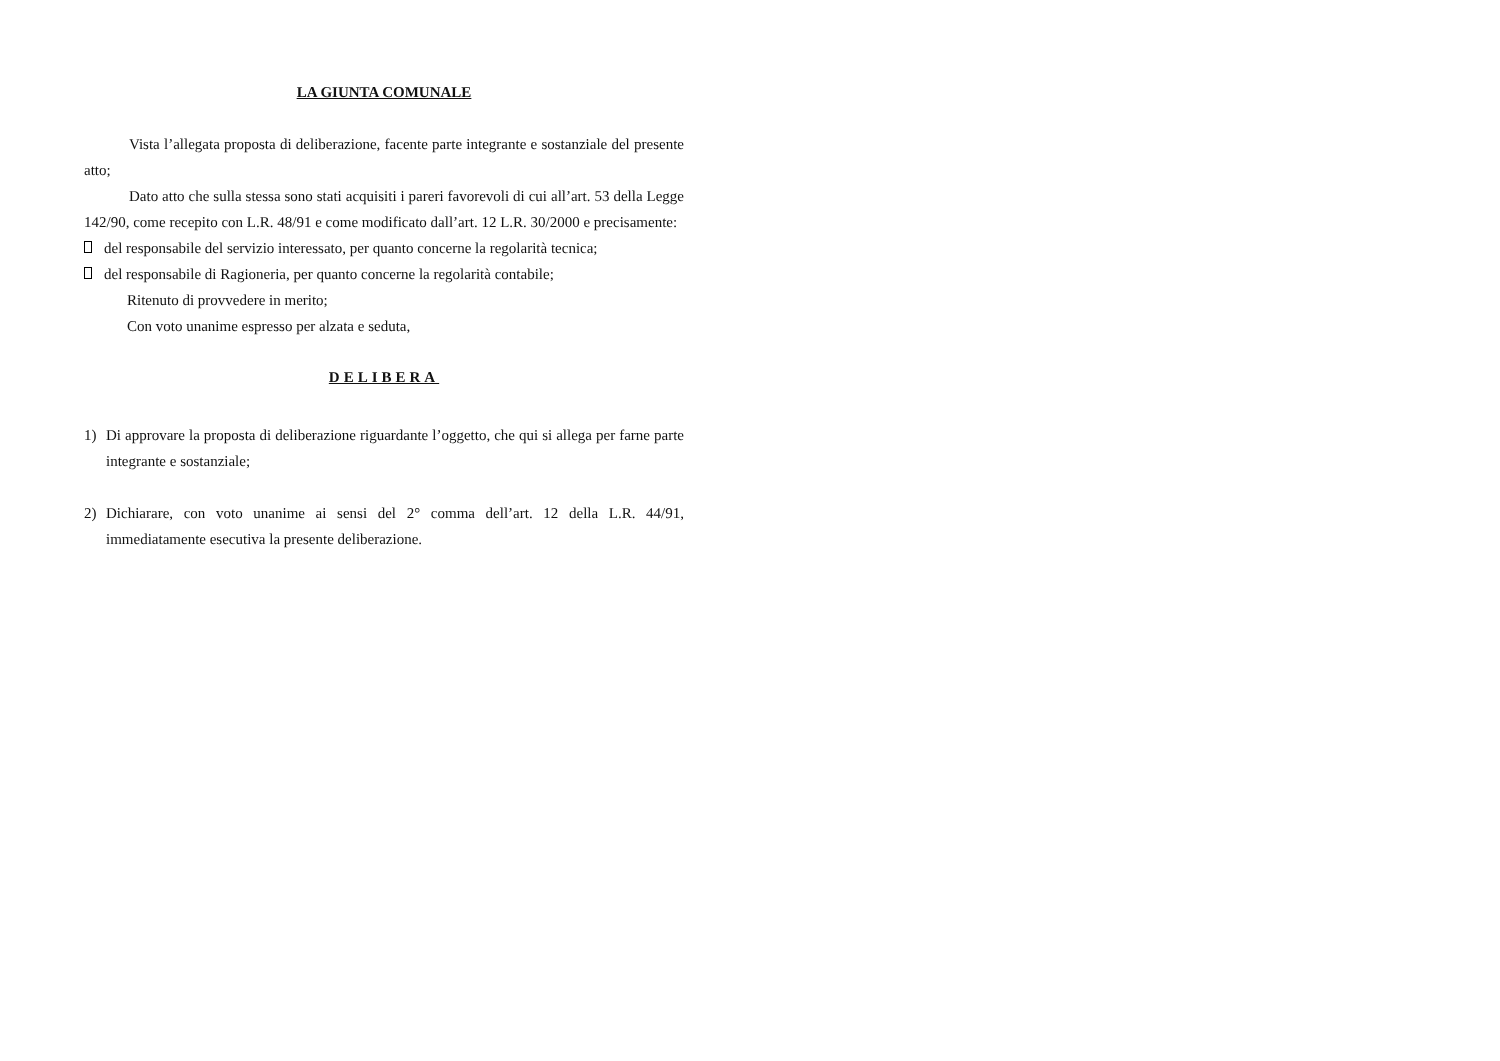LA GIUNTA COMUNALE
Vista l’allegata proposta di deliberazione, facente parte integrante e sostanziale del presente atto;
Dato atto che sulla stessa sono stati acquisiti i pareri favorevoli di cui all’art. 53 della Legge 142/90, come recepito con L.R. 48/91 e come modificato dall’art. 12 L.R. 30/2000 e precisamente:
del responsabile del servizio interessato, per quanto concerne la regolarità tecnica;
del responsabile di Ragioneria, per quanto concerne la regolarità contabile;
Ritenuto di provvedere in merito;
Con voto unanime espresso per alzata e seduta,
DELIBERA
1)
Di approvare la proposta di deliberazione riguardante l’oggetto, che qui si allega per farne parte integrante e sostanziale;
2)
Dichiarare, con voto unanime ai sensi del 2° comma dell’art. 12 della L.R. 44/91, immediatamente esecutiva la presente deliberazione.